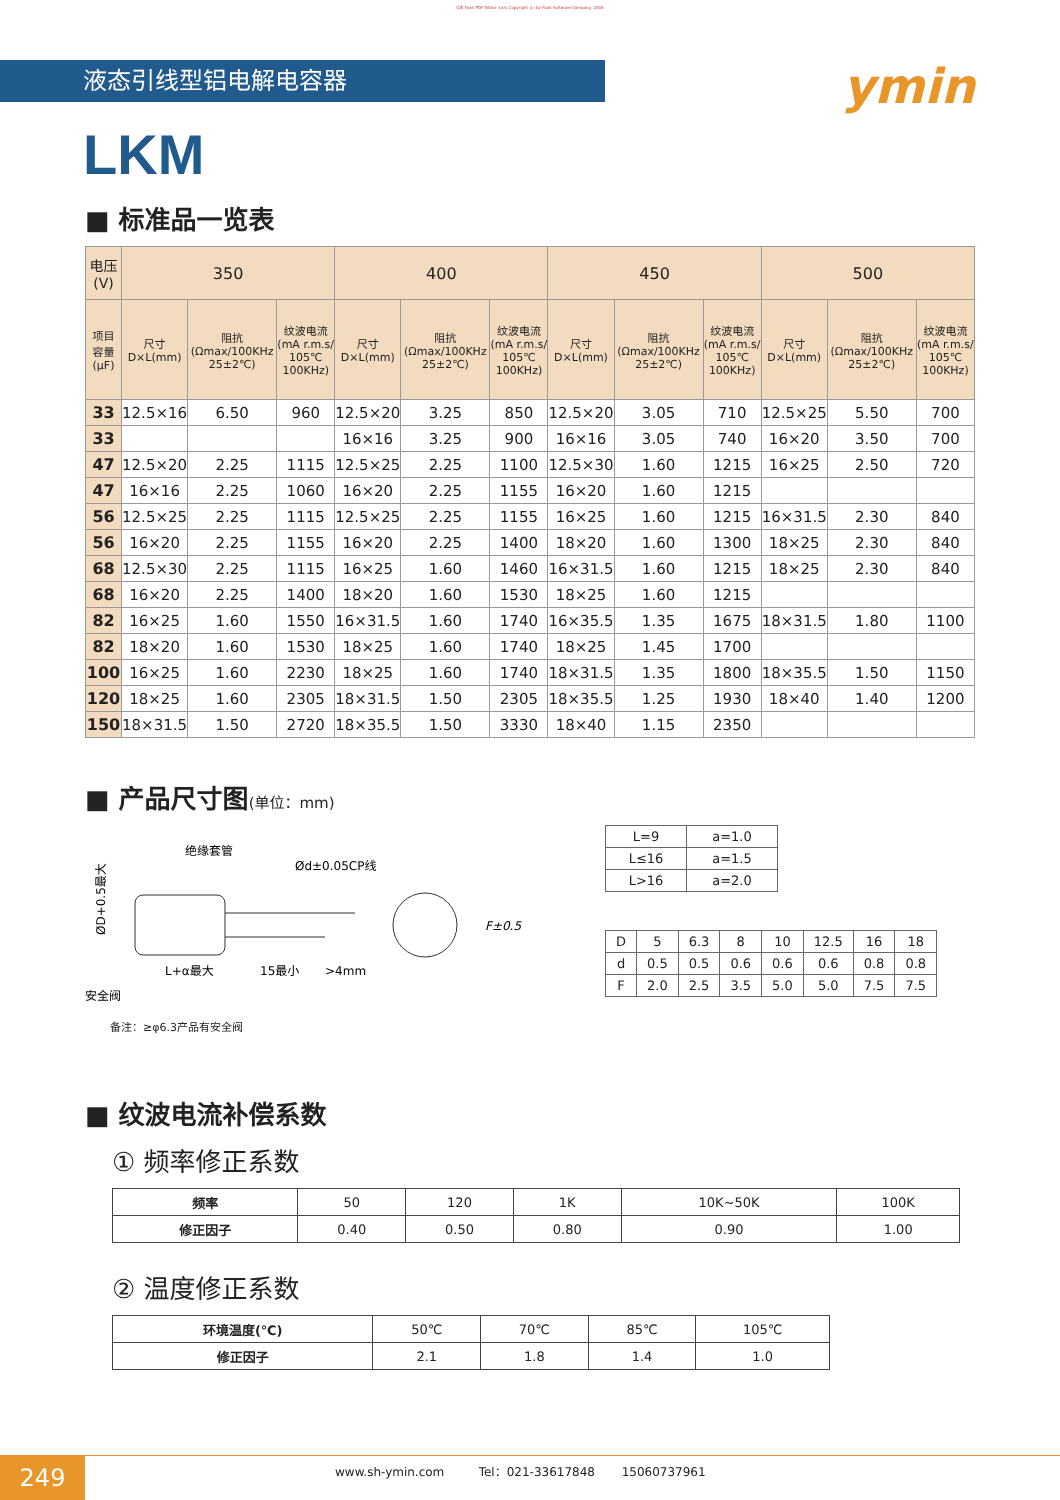ÖÆ Foxit PDF Editor ±à¼­ Copyright (c) by Foxit Software Company, 2004
液态引线型铝电解电容器
ymin
LKM
■ 标准品一览表
| 电压(V) | 350 | | | 400 | | | 450 | | | 500 | | |
| --- | --- | --- | --- | --- | --- | --- | --- | --- | --- | --- | --- | --- |
| 项目 容量 (μF) | 尺寸 D×L(mm) | 阻抗 (Ωmax/100KHz 25±2℃) | 纹波电流 (mA r.m.s/ 105℃ 100KHz) | 尺寸 D×L(mm) | 阻抗 (Ωmax/100KHz 25±2℃) | 纹波电流 (mA r.m.s/ 105℃ 100KHz) | 尺寸 D×L(mm) | 阻抗 (Ωmax/100KHz 25±2℃) | 纹波电流 (mA r.m.s/ 105℃ 100KHz) | 尺寸 D×L(mm) | 阻抗 (Ωmax/100KHz 25±2℃) | 纹波电流 (mA r.m.s/ 105℃ 100KHz) |
| 33 | 12.5×16 | 6.50 | 960 | 12.5×20 | 3.25 | 850 | 12.5×20 | 3.05 | 710 | 12.5×25 | 5.50 | 700 |
| 33 | | | | 16×16 | 3.25 | 900 | 16×16 | 3.05 | 740 | 16×20 | 3.50 | 700 |
| 47 | 12.5×20 | 2.25 | 1115 | 12.5×25 | 2.25 | 1100 | 12.5×30 | 1.60 | 1215 | 16×25 | 2.50 | 720 |
| 47 | 16×16 | 2.25 | 1060 | 16×20 | 2.25 | 1155 | 16×20 | 1.60 | 1215 | | | |
| 56 | 12.5×25 | 2.25 | 1115 | 12.5×25 | 2.25 | 1155 | 16×25 | 1.60 | 1215 | 16×31.5 | 2.30 | 840 |
| 56 | 16×20 | 2.25 | 1155 | 16×20 | 2.25 | 1400 | 18×20 | 1.60 | 1300 | 18×25 | 2.30 | 840 |
| 68 | 12.5×30 | 2.25 | 1115 | 16×25 | 1.60 | 1460 | 16×31.5 | 1.60 | 1215 | 18×25 | 2.30 | 840 |
| 68 | 16×20 | 2.25 | 1400 | 18×20 | 1.60 | 1530 | 18×25 | 1.60 | 1215 | | | |
| 82 | 16×25 | 1.60 | 1550 | 16×31.5 | 1.60 | 1740 | 16×35.5 | 1.35 | 1675 | 18×31.5 | 1.80 | 1100 |
| 82 | 18×20 | 1.60 | 1530 | 18×25 | 1.60 | 1740 | 18×25 | 1.45 | 1700 | | | |
| 100 | 16×25 | 1.60 | 2230 | 18×25 | 1.60 | 1740 | 18×31.5 | 1.35 | 1800 | 18×35.5 | 1.50 | 1150 |
| 120 | 18×25 | 1.60 | 2305 | 18×31.5 | 1.50 | 2305 | 18×35.5 | 1.25 | 1930 | 18×40 | 1.40 | 1200 |
| 150 | 18×31.5 | 1.50 | 2720 | 18×35.5 | 1.50 | 3330 | 18×40 | 1.15 | 2350 | | | |
■ 产品尺寸图(单位：mm)
绝缘套管
Ød±0.05CP线
F±0.5
L+α最大
15最小
>4mm
ØD+0.5最大
安全阀
备注：≥φ6.3产品有安全阀
| L=9 | a=1.0 |
| L≤16 | a=1.5 |
| L>16 | a=2.0 |
| D | 5 | 6.3 | 8 | 10 | 12.5 | 16 | 18 |
| d | 0.5 | 0.5 | 0.6 | 0.6 | 0.6 | 0.8 | 0.8 |
| F | 2.0 | 2.5 | 3.5 | 5.0 | 5.0 | 7.5 | 7.5 |
■ 纹波电流补偿系数
① 频率修正系数
| 频率 | 50 | 120 | 1K | 10K~50K | 100K |
| 修正因子 | 0.40 | 0.50 | 0.80 | 0.90 | 1.00 |
② 温度修正系数
| 环境温度(℃) | 50℃ | 70℃ | 85℃ | 105℃ |
| 修正因子 | 2.1 | 1.8 | 1.4 | 1.0 |
249
www.sh-ymin.com Tel：021-33617848 15060737961